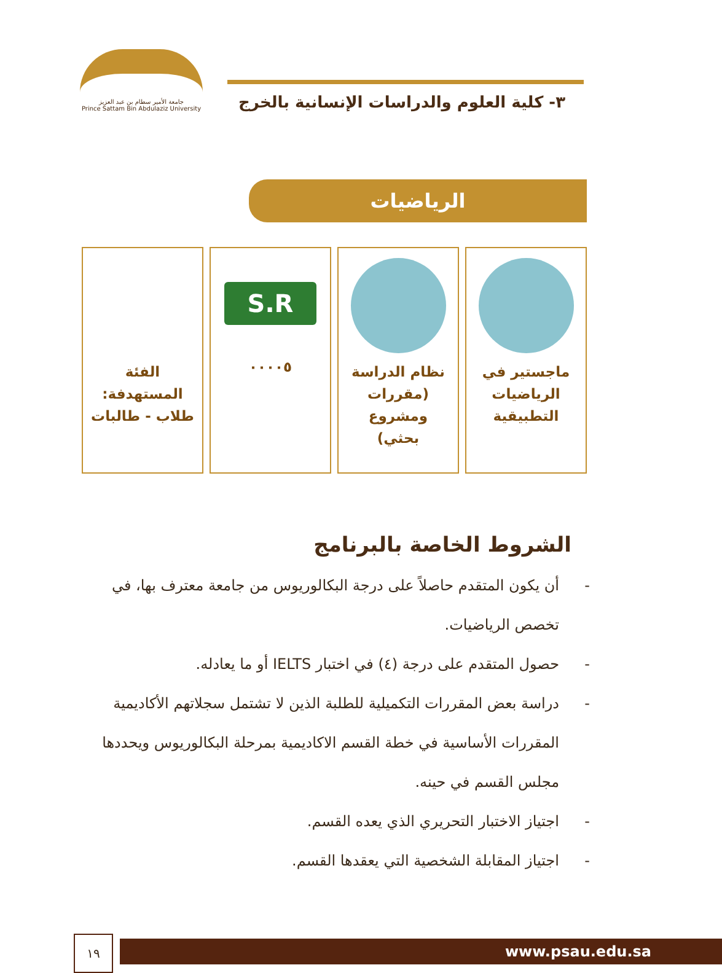٣- كلية العلوم والدراسات الإنسانية بالخرج
جامعة الأمير سطام بن عبد العزيز
Prince Sattam Bin Abdulaziz University
الرياضيات
ماجستير في
الرياضيات
التطبيقية
نظام الدراسة
(مقررات ومشروع
بحثي)
S.R
٠٠٠٠٥
الفئة
المستهدفة:
طلاب - طالبات
الشروط الخاصة بالبرنامج
- أن يكون المتقدم حاصلاً على درجة البكالوريوس من جامعة معترف بها، في تخصص الرياضيات.
- حصول المتقدم على درجة (٤) في اختبار IELTS أو ما يعادله.
- دراسة بعض المقررات التكميلية للطلبة الذين لا تشتمل سجلاتهم الأكاديمية المقررات الأساسية في خطة القسم الاكاديمية بمرحلة البكالوريوس ويحددها مجلس القسم في حينه.
- اجتياز الاختبار التحريري الذي يعده القسم.
- اجتياز المقابلة الشخصية التي يعقدها القسم.
١٩ www.psau.edu.sa